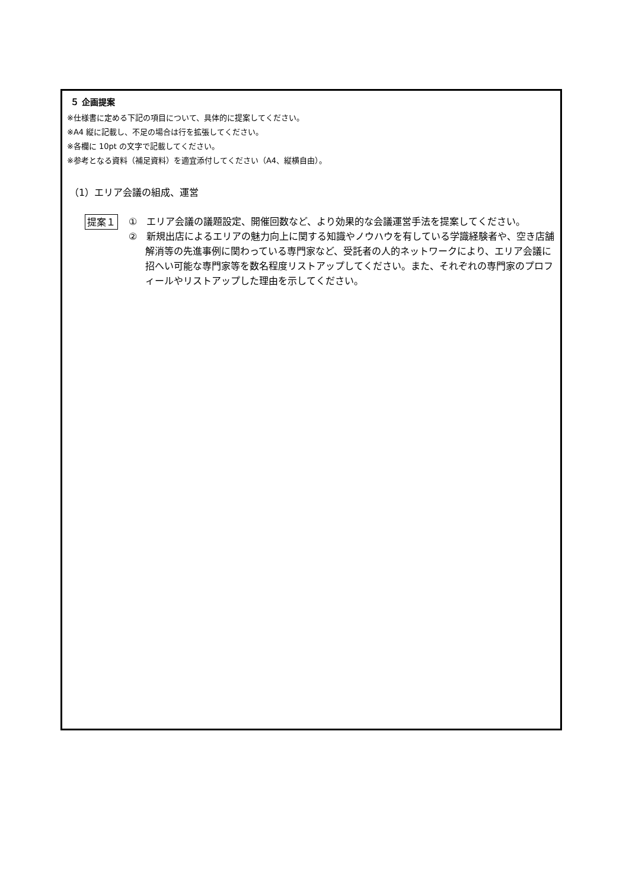５ 企画提案
※仕様書に定める下記の項目について、具体的に提案してください。
※A4 縦に記載し、不足の場合は行を拡張してください。
※各欄に 10pt の文字で記載してください。
※参考となる資料（補足資料）を適宜添付してください（A4、縦横自由）。
（1）エリア会議の組成、運営
提案１
①　エリア会議の議題設定、開催回数など、より効果的な会議運営手法を提案してください。
②　新規出店によるエリアの魅力向上に関する知識やノウハウを有している学識経験者や、空き店舗解消等の先進事例に関わっている専門家など、受託者の人的ネットワークにより、エリア会議に招へい可能な専門家等を数名程度リストアップしてください。また、それぞれの専門家のプロフィールやリストアップした理由を示してください。